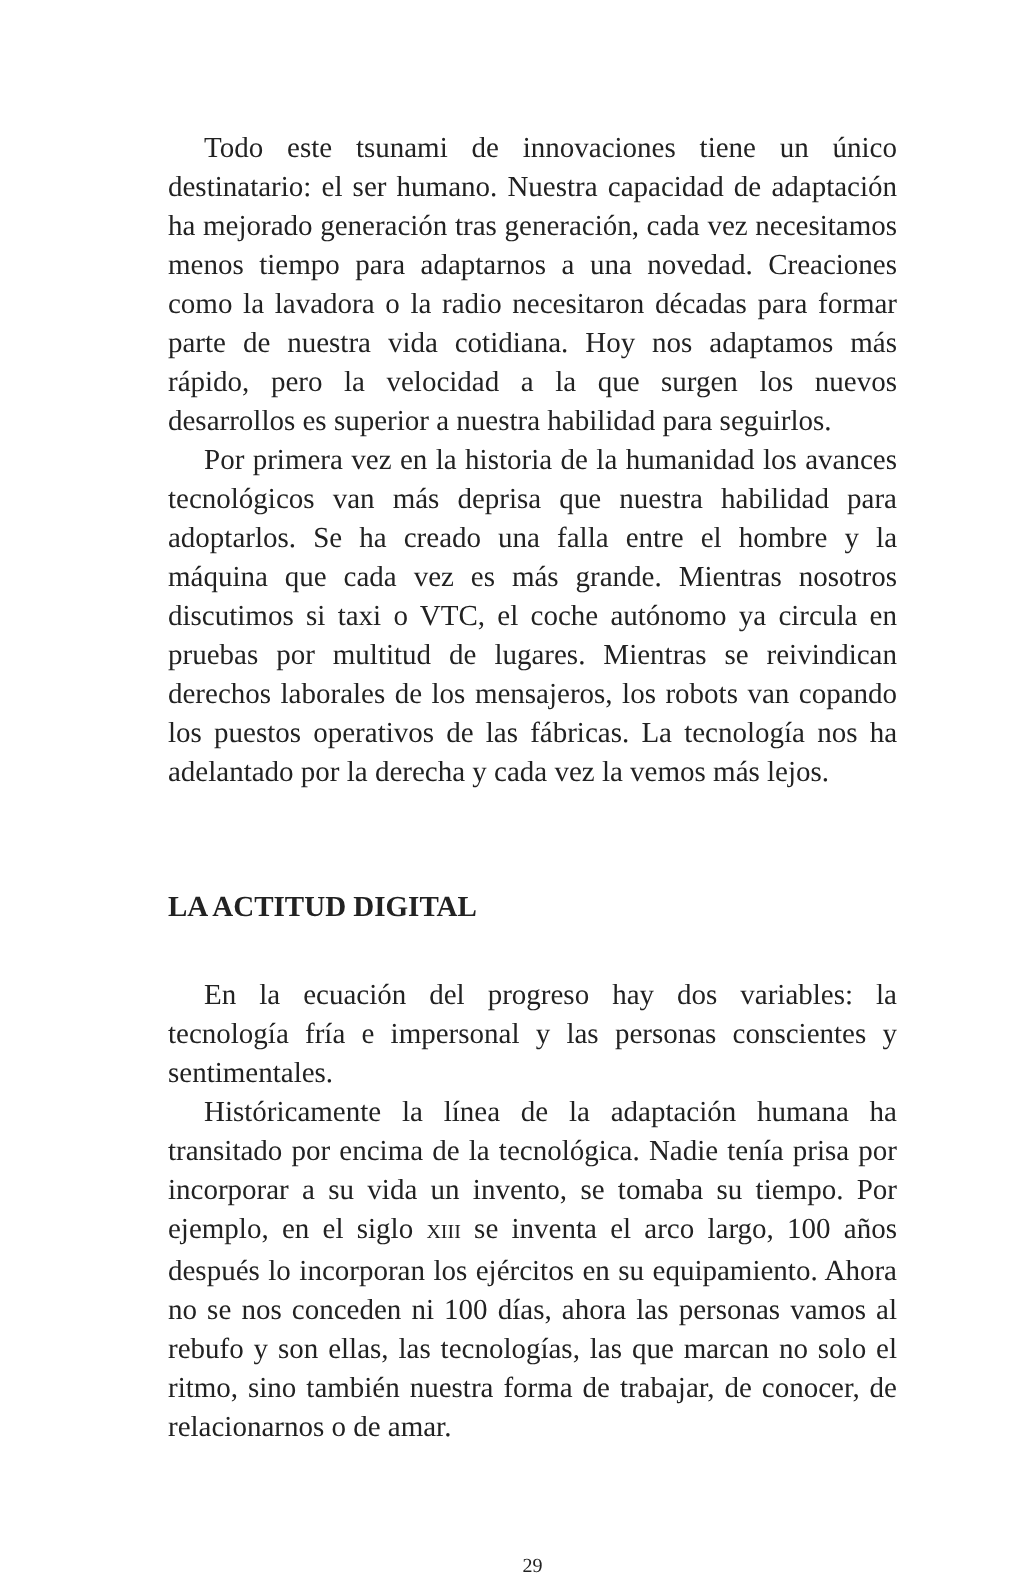Todo este tsunami de innovaciones tiene un único destinatario: el ser humano. Nuestra capacidad de adaptación ha mejorado generación tras generación, cada vez necesitamos menos tiempo para adaptarnos a una novedad. Creaciones como la lavadora o la radio necesitaron décadas para formar parte de nuestra vida cotidiana. Hoy nos adaptamos más rápido, pero la velocidad a la que surgen los nuevos desarrollos es superior a nuestra habilidad para seguirlos.
Por primera vez en la historia de la humanidad los avances tecnológicos van más deprisa que nuestra habilidad para adoptarlos. Se ha creado una falla entre el hombre y la máquina que cada vez es más grande. Mientras nosotros discutimos si taxi o VTC, el coche autónomo ya circula en pruebas por multitud de lugares. Mientras se reivindican derechos laborales de los mensajeros, los robots van copando los puestos operativos de las fábricas. La tecnología nos ha adelantado por la derecha y cada vez la vemos más lejos.
LA ACTITUD DIGITAL
En la ecuación del progreso hay dos variables: la tecnología fría e impersonal y las personas conscientes y sentimentales.
Históricamente la línea de la adaptación humana ha transitado por encima de la tecnológica. Nadie tenía prisa por incorporar a su vida un invento, se tomaba su tiempo. Por ejemplo, en el siglo XIII se inventa el arco largo, 100 años después lo incorporan los ejércitos en su equipamiento. Ahora no se nos conceden ni 100 días, ahora las personas vamos al rebufo y son ellas, las tecnologías, las que marcan no solo el ritmo, sino también nuestra forma de trabajar, de conocer, de relacionarnos o de amar.
29